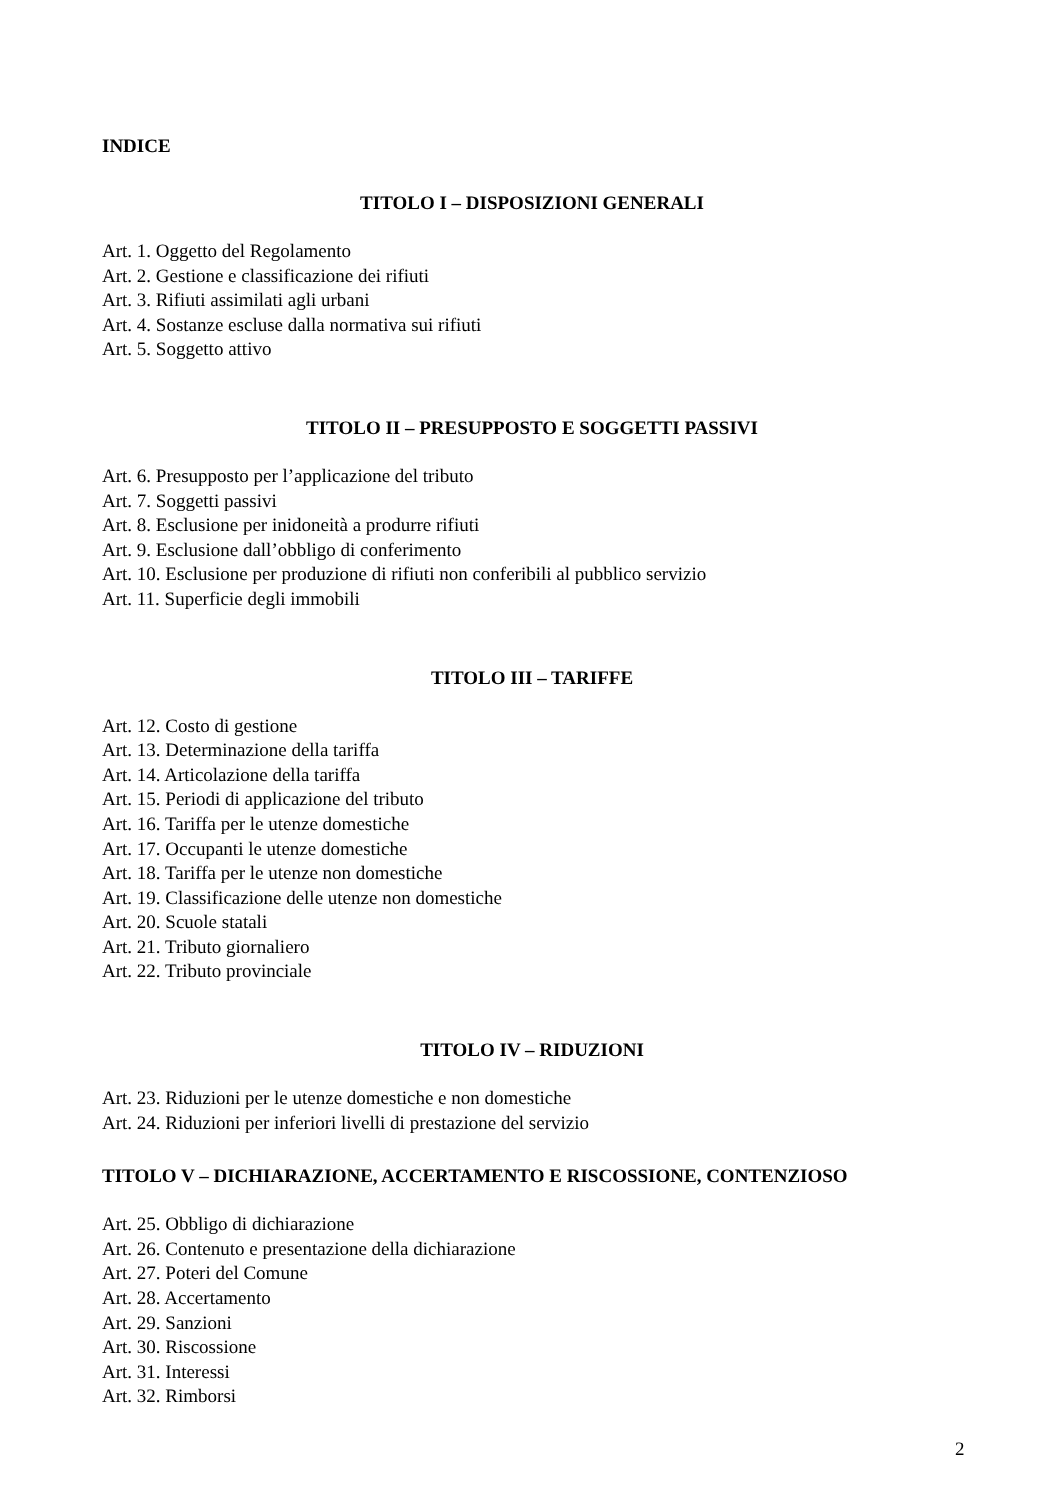INDICE
TITOLO I – DISPOSIZIONI GENERALI
Art. 1. Oggetto del Regolamento
Art. 2. Gestione e classificazione dei rifiuti
Art. 3. Rifiuti assimilati agli urbani
Art. 4. Sostanze escluse dalla normativa sui rifiuti
Art. 5. Soggetto attivo
TITOLO II – PRESUPPOSTO E SOGGETTI PASSIVI
Art. 6. Presupposto per l’applicazione del tributo
Art. 7. Soggetti passivi
Art. 8. Esclusione per inidoneità a produrre rifiuti
Art. 9. Esclusione dall’obbligo di conferimento
Art. 10. Esclusione per produzione di rifiuti non conferibili al pubblico servizio
Art. 11. Superficie degli immobili
TITOLO III – TARIFFE
Art. 12. Costo di gestione
Art. 13. Determinazione della tariffa
Art. 14. Articolazione della tariffa
Art. 15. Periodi di applicazione del tributo
Art. 16. Tariffa per le utenze domestiche
Art. 17. Occupanti le utenze domestiche
Art. 18. Tariffa per le utenze non domestiche
Art. 19. Classificazione delle utenze non domestiche
Art. 20. Scuole statali
Art. 21. Tributo giornaliero
Art. 22. Tributo provinciale
TITOLO IV – RIDUZIONI
Art. 23. Riduzioni per le utenze domestiche e non domestiche
Art. 24. Riduzioni per inferiori livelli di prestazione del servizio
TITOLO V – DICHIARAZIONE, ACCERTAMENTO E RISCOSSIONE, CONTENZIOSO
Art. 25. Obbligo di dichiarazione
Art. 26. Contenuto e presentazione della dichiarazione
Art. 27. Poteri del Comune
Art. 28. Accertamento
Art. 29. Sanzioni
Art. 30. Riscossione
Art. 31. Interessi
Art. 32. Rimborsi
2